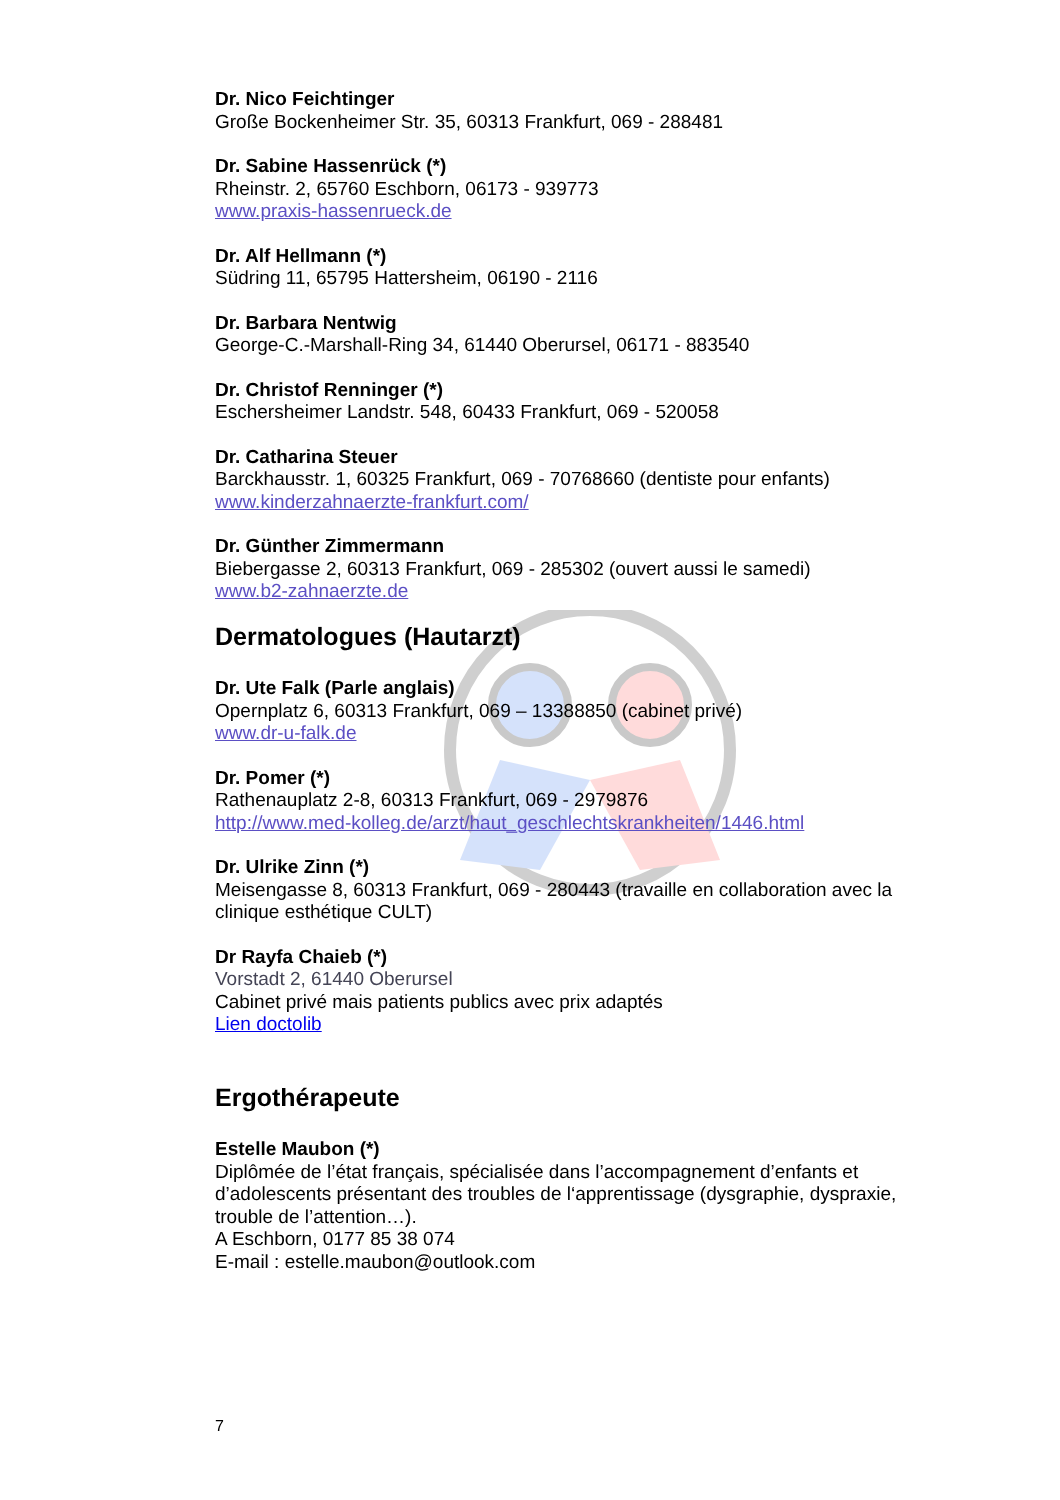Dr. Nico Feichtinger
Große Bockenheimer Str. 35, 60313 Frankfurt, 069 - 288481
Dr. Sabine Hassenrück (*)
Rheinstr. 2, 65760 Eschborn, 06173 - 939773
www.praxis-hassenrueck.de
Dr. Alf Hellmann (*)
Südring 11, 65795 Hattersheim, 06190 - 2116
Dr. Barbara Nentwig
George-C.-Marshall-Ring 34, 61440 Oberursel, 06171 - 883540
Dr. Christof Renninger (*)
Eschersheimer Landstr. 548, 60433 Frankfurt, 069 - 520058
Dr. Catharina Steuer
Barckhausstr. 1, 60325 Frankfurt, 069 - 70768660 (dentiste pour enfants)
www.kinderzahnaerzte-frankfurt.com/
Dr. Günther Zimmermann
Biebergasse 2, 60313 Frankfurt, 069 - 285302 (ouvert aussi le samedi)
www.b2-zahnaerzte.de
Dermatologues (Hautarzt)
Dr. Ute Falk (Parle anglais)
Opernplatz 6, 60313 Frankfurt, 069 – 13388850 (cabinet privé)
www.dr-u-falk.de
Dr. Pomer (*)
Rathenauplatz 2-8, 60313 Frankfurt, 069 - 2979876
http://www.med-kolleg.de/arzt/haut_geschlechtskrankheiten/1446.html
Dr. Ulrike Zinn (*)
Meisengasse 8, 60313 Frankfurt, 069 - 280443 (travaille en collaboration avec la clinique esthétique CULT)
Dr Rayfa Chaieb (*)
Vorstadt 2, 61440 Oberursel
Cabinet privé mais patients publics avec prix adaptés
Lien doctolib
Ergothérapeute
Estelle Maubon (*)
Diplômée de l’état français, spécialisée dans l’accompagnement d’enfants et d’adolescents présentant des troubles de l‘apprentissage (dysgraphie, dyspraxie, trouble de l’attention…).
A Eschborn, 0177 85 38 074
E-mail : estelle.maubon@outlook.com
7